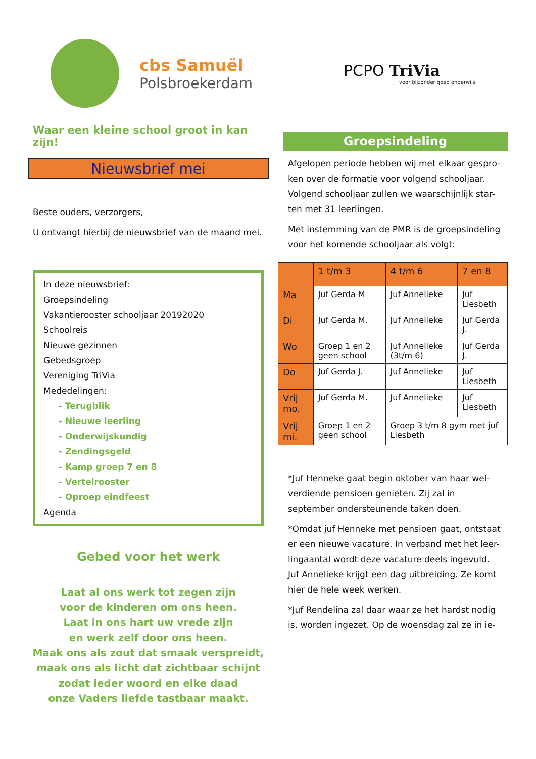cbs Samuël
Polsbroekerdam
PCPO TriVia
voor bijzonder goed onderwijs
Waar een kleine school groot in kan zijn!
Nieuwsbrief mei
Beste ouders, verzorgers,
U ontvangt hierbij de nieuwsbrief van de maand mei.
In deze nieuwsbrief:
Groepsindeling
Vakantierooster schooljaar 20192020
Schoolreis
Nieuwe gezinnen
Gebedsgroep
Vereniging TriVia
Mededelingen:
- Terugblik
- Nieuwe leerling
- Onderwijskundig
- Zendingsgeld
- Kamp groep 7 en 8
- Vertelrooster
- Oproep eindfeest
Agenda
Gebed voor het werk
Laat al ons werk tot zegen zijn
voor de kinderen om ons heen.
Laat in ons hart uw vrede zijn
en werk zelf door ons heen.
Maak ons als zout dat smaak verspreidt,
maak ons als licht dat zichtbaar schijnt
zodat ieder woord en elke daad
onze Vaders liefde tastbaar maakt.
Groepsindeling
Afgelopen periode hebben wij met elkaar gespro-ken over de formatie voor volgend schooljaar. Volgend schooljaar zullen we waarschijnlijk star-ten met 31 leerlingen.
Met instemming van de PMR is de groepsindeling voor het komende schooljaar als volgt:
| | 1 t/m 3 | 4 t/m 6 | 7 en 8 |
| --- | --- | --- | --- |
| Ma | Juf Gerda M | Juf Annelieke | Juf Liesbeth |
| Di | Juf Gerda M. | Juf Annelieke | Juf Gerda J. |
| Wo | Groep 1 en 2 geen school | Juf Annelieke (3t/m 6) | Juf Gerda J. |
| Do | Juf Gerda J. | Juf Annelieke | Juf Liesbeth |
| Vrij mo. | Juf Gerda M. | Juf Annelieke | Juf Liesbeth |
| Vrij mi. | Groep 1 en 2 geen school | Groep 3 t/m 8 gym met juf Liesbeth | |
*Juf Henneke gaat begin oktober van haar wel-verdiende pensioen genieten. Zij zal in september ondersteunende taken doen.
*Omdat juf Henneke met pensioen gaat, ontstaat er een nieuwe vacature. In verband met het leer-lingaantal wordt deze vacature deels ingevuld. Juf Annelieke krijgt een dag uitbreiding. Ze komt hier de hele week werken.
*Juf Rendelina zal daar waar ze het hardst nodig is, worden ingezet. Op de woensdag zal ze in ie-